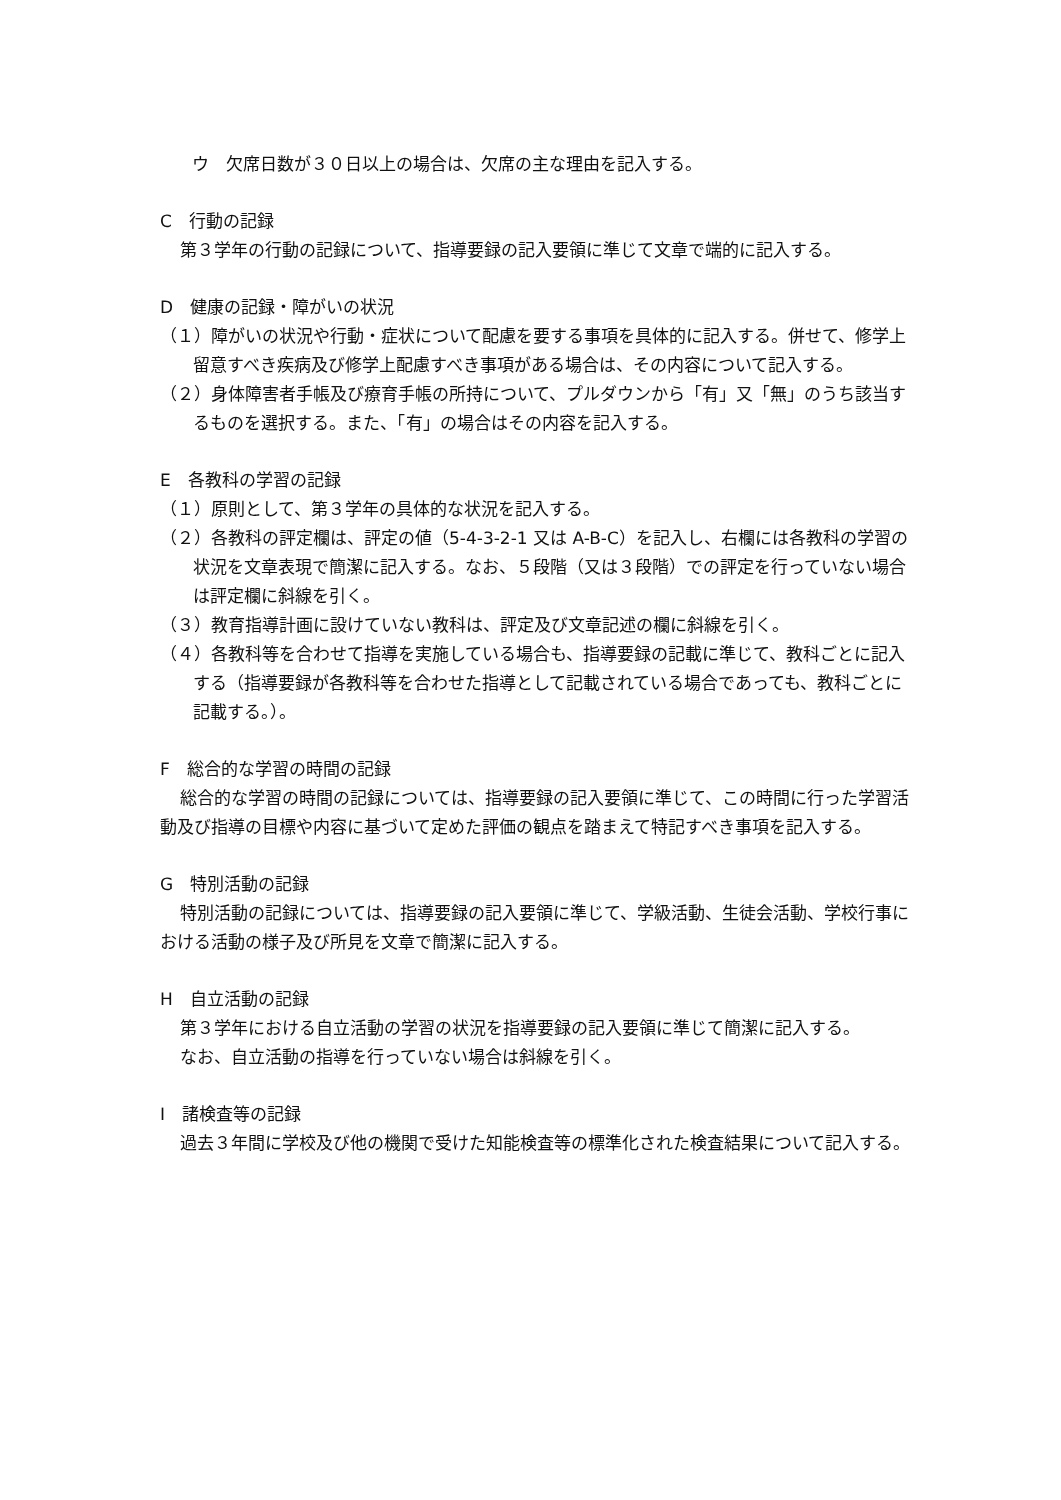ウ　欠席日数が３０日以上の場合は、欠席の主な理由を記入する。
C　行動の記録
第３学年の行動の記録について、指導要録の記入要領に準じて文章で端的に記入する。
D　健康の記録・障がいの状況
（１）障がいの状況や行動・症状について配慮を要する事項を具体的に記入する。併せて、修学上留意すべき疾病及び修学上配慮すべき事項がある場合は、その内容について記入する。
（２）身体障害者手帳及び療育手帳の所持について、プルダウンから「有」又「無」のうち該当するものを選択する。また、「有」の場合はその内容を記入する。
E　各教科の学習の記録
（１）原則として、第３学年の具体的な状況を記入する。
（２）各教科の評定欄は、評定の値（5-4-3-2-1 又は A-B-C）を記入し、右欄には各教科の学習の状況を文章表現で簡潔に記入する。なお、５段階（又は３段階）での評定を行っていない場合は評定欄に斜線を引く。
（３）教育指導計画に設けていない教科は、評定及び文章記述の欄に斜線を引く。
（４）各教科等を合わせて指導を実施している場合も、指導要録の記載に準じて、教科ごとに記入する（指導要録が各教科等を合わせた指導として記載されている場合であっても、教科ごとに記載する。）。
F　総合的な学習の時間の記録
総合的な学習の時間の記録については、指導要録の記入要領に準じて、この時間に行った学習活動及び指導の目標や内容に基づいて定めた評価の観点を踏まえて特記すべき事項を記入する。
G　特別活動の記録
特別活動の記録については、指導要録の記入要領に準じて、学級活動、生徒会活動、学校行事における活動の様子及び所見を文章で簡潔に記入する。
H　自立活動の記録
第３学年における自立活動の学習の状況を指導要録の記入要領に準じて簡潔に記入する。
なお、自立活動の指導を行っていない場合は斜線を引く。
I　諸検査等の記録
過去３年間に学校及び他の機関で受けた知能検査等の標準化された検査結果について記入する。